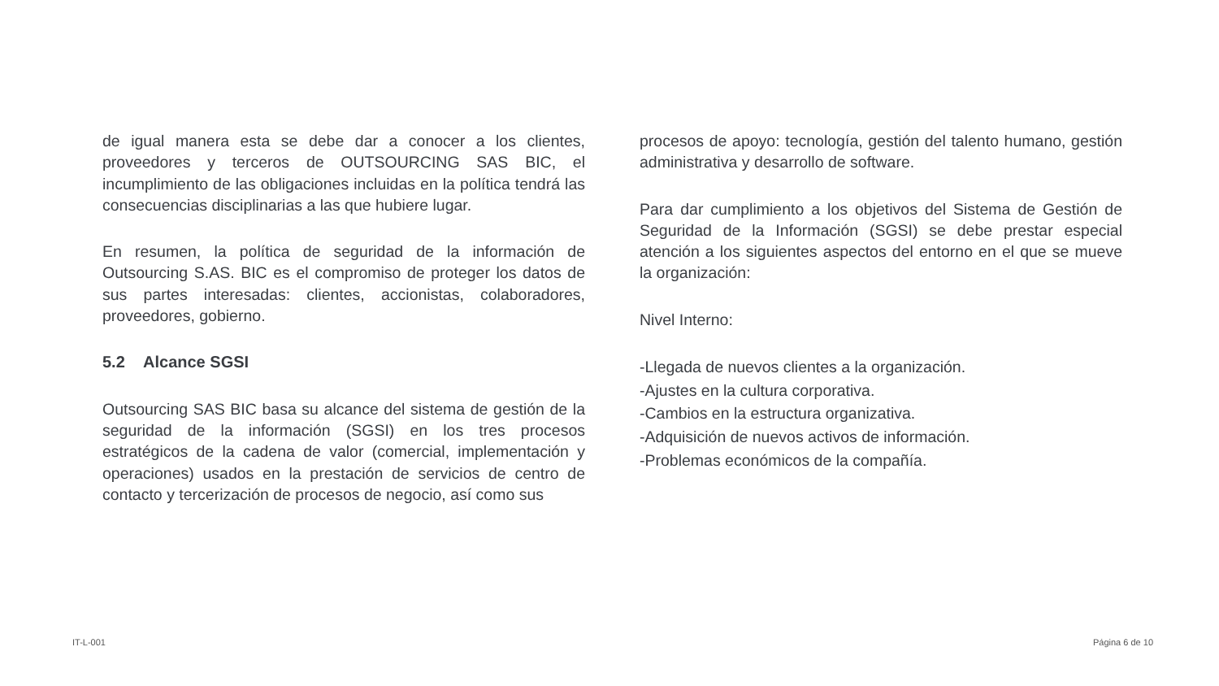de igual manera esta se debe dar a conocer a los clientes, proveedores y terceros de OUTSOURCING SAS BIC, el incumplimiento de las obligaciones incluidas en la política tendrá las consecuencias disciplinarias a las que hubiere lugar.
En resumen, la política de seguridad de la información de Outsourcing S.AS. BIC es el compromiso de proteger los datos de sus partes interesadas: clientes, accionistas, colaboradores, proveedores, gobierno.
5.2 Alcance SGSI
Outsourcing SAS BIC basa su alcance del sistema de gestión de la seguridad de la información (SGSI) en los tres procesos estratégicos de la cadena de valor (comercial, implementación y operaciones) usados en la prestación de servicios de centro de contacto y tercerización de procesos de negocio, así como sus
procesos de apoyo: tecnología, gestión del talento humano, gestión administrativa y desarrollo de software.
Para dar cumplimiento a los objetivos del Sistema de Gestión de Seguridad de la Información (SGSI) se debe prestar especial atención a los siguientes aspectos del entorno en el que se mueve la organización:
Nivel Interno:
-Llegada de nuevos clientes a la organización.
-Ajustes en la cultura corporativa.
-Cambios en la estructura organizativa.
-Adquisición de nuevos activos de información.
-Problemas económicos de la compañía.
IT-L-001 Página 6 de 10